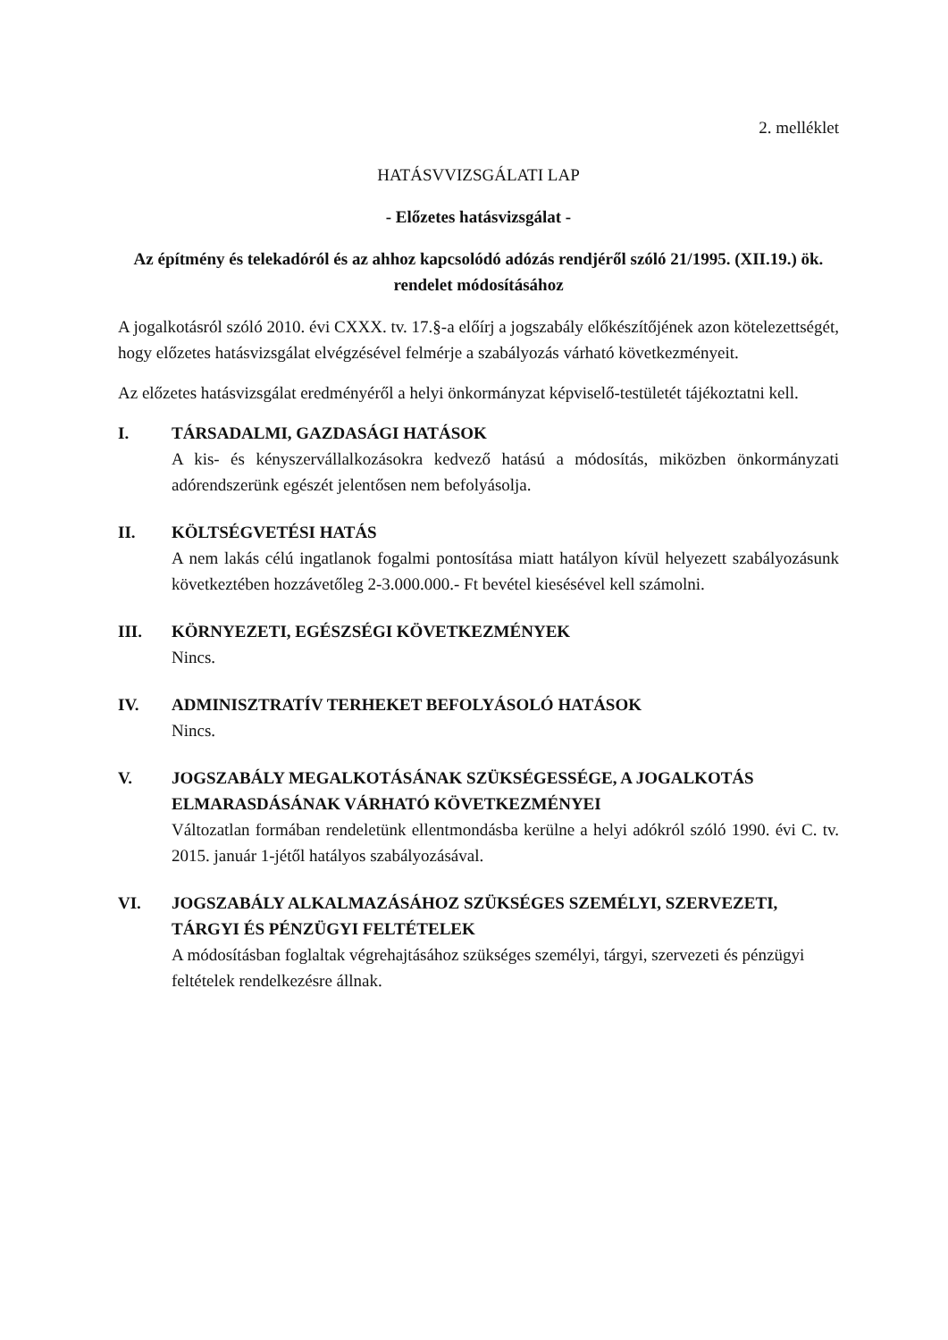2. melléklet
HATÁSVVIZSGÁLATI LAP
- Előzetes hatásvizsgálat -
Az építmény és telekadóról és az ahhoz kapcsolódó adózás rendjéről szóló 21/1995. (XII.19.) ök. rendelet módosításához
A jogalkotásról szóló 2010. évi CXXX. tv. 17.§-a előírj a jogszabály előkészítőjének azon kötelezettségét, hogy előzetes hatásvizsgálat elvégzésével felmérje a szabályozás várható következményeit.
Az előzetes hatásvizsgálat eredményéről a helyi önkormányzat képviselő-testületét tájékoztatni kell.
I. TÁRSADALMI, GAZDASÁGI HATÁSOK
A kis- és kényszervállalkozásokra kedvező hatású a módosítás, miközben önkormányzati adórendszerünk egészét jelentősen nem befolyásolja.
II. KÖLTSÉGVETÉSI HATÁS
A nem lakás célú ingatlanok fogalmi pontosítása miatt hatályon kívül helyezett szabályozásunk következtében hozzávetőleg 2-3.000.000.- Ft bevétel kiesésével kell számolni.
III. KÖRNYEZETI, EGÉSZSÉGI KÖVETKEZMÉNYEK
Nincs.
IV. ADMINISZTRATÍV TERHEKET BEFOLYÁSOLÓ HATÁSOK
Nincs.
V. JOGSZABÁLY MEGALKOTÁSÁNAK SZÜKSÉGESSÉGE, A JOGALKOTÁS ELMARASDÁSÁNAK VÁRHATÓ KÖVETKEZMÉNYEI
Változatlan formában rendeletünk ellentmondásba kerülne a helyi adókról szóló 1990. évi C. tv. 2015. január 1-jétől hatályos szabályozásával.
VI. JOGSZABÁLY ALKALMAZÁSÁHOZ SZÜKSÉGES SZEMÉLYI, SZERVEZETI, TÁRGYI ÉS PÉNZÜGYI FELTÉTELEK
A módosításban foglaltak végrehajtásához szükséges személyi, tárgyi, szervezeti és pénzügyi feltételek rendelkezésre állnak.